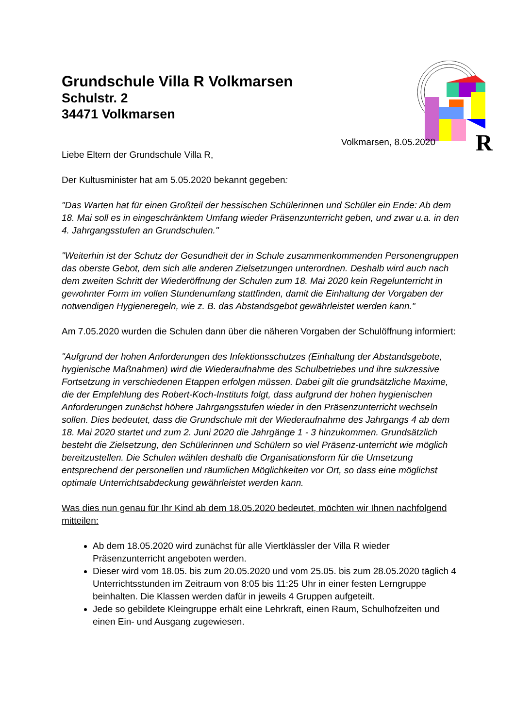R
Grundschule Villa R Volkmarsen
Schulstr. 2
34471 Volkmarsen
Volkmarsen, 8.05.2020
Liebe Eltern der Grundschule Villa R,
Der Kultusminister hat am 5.05.2020 bekannt gegeben:
"Das Warten hat für einen Großteil der hessischen Schülerinnen und Schüler ein Ende: Ab dem 18. Mai soll es in eingeschränktem Umfang wieder Präsenzunterricht geben, und zwar u.a. in den 4. Jahrgangsstufen an Grundschulen."
"Weiterhin ist der Schutz der Gesundheit der in Schule zusammenkommenden Personengruppen das oberste Gebot, dem sich alle anderen Zielsetzungen unterordnen. Deshalb wird auch nach dem zweiten Schritt der Wiederöffnung der Schulen zum 18. Mai 2020 kein Regelunterricht in gewohnter Form im vollen Stundenumfang stattfinden, damit die Einhaltung der Vorgaben der notwendigen Hygieneregeln, wie z. B. das Abstandsgebot gewährleistet werden kann."
Am 7.05.2020 wurden die Schulen dann über die näheren Vorgaben der Schulöffnung informiert:
"Aufgrund der hohen Anforderungen des Infektionsschutzes (Einhaltung der Abstandsgebote, hygienische Maßnahmen) wird die Wiederaufnahme des Schulbetriebes und ihre sukzessive Fortsetzung in verschiedenen Etappen erfolgen müssen. Dabei gilt die grundsätzliche Maxime, die der Empfehlung des Robert-Koch-Instituts folgt, dass aufgrund der hohen hygienischen Anforderungen zunächst höhere Jahrgangsstufen wieder in den Präsenzunterricht wechseln sollen. Dies bedeutet, dass die Grundschule mit der Wiederaufnahme des Jahrgangs 4 ab dem 18. Mai 2020 startet und zum 2. Juni 2020 die Jahrgänge 1 - 3 hinzukommen. Grundsätzlich besteht die Zielsetzung, den Schülerinnen und Schülern so viel Präsenz-unterricht wie möglich bereitzustellen. Die Schulen wählen deshalb die Organisationsform für die Umsetzung entsprechend der personellen und räumlichen Möglichkeiten vor Ort, so dass eine möglichst optimale Unterrichtsabdeckung gewährleistet werden kann.
Was dies nun genau für Ihr Kind ab dem 18.05.2020 bedeutet, möchten wir Ihnen nachfolgend mitteilen:
Ab dem 18.05.2020 wird zunächst für alle Viertklässler der Villa R wieder Präsenzunterricht angeboten werden.
Dieser wird vom 18.05. bis zum 20.05.2020 und vom 25.05. bis zum 28.05.2020 täglich 4 Unterrichtsstunden im Zeitraum von 8:05 bis 11:25 Uhr in einer festen Lerngruppe beinhalten. Die Klassen werden dafür in jeweils 4 Gruppen aufgeteilt.
Jede so gebildete Kleingruppe erhält eine Lehrkraft, einen Raum, Schulhofzeiten und einen Ein- und Ausgang zugewiesen.